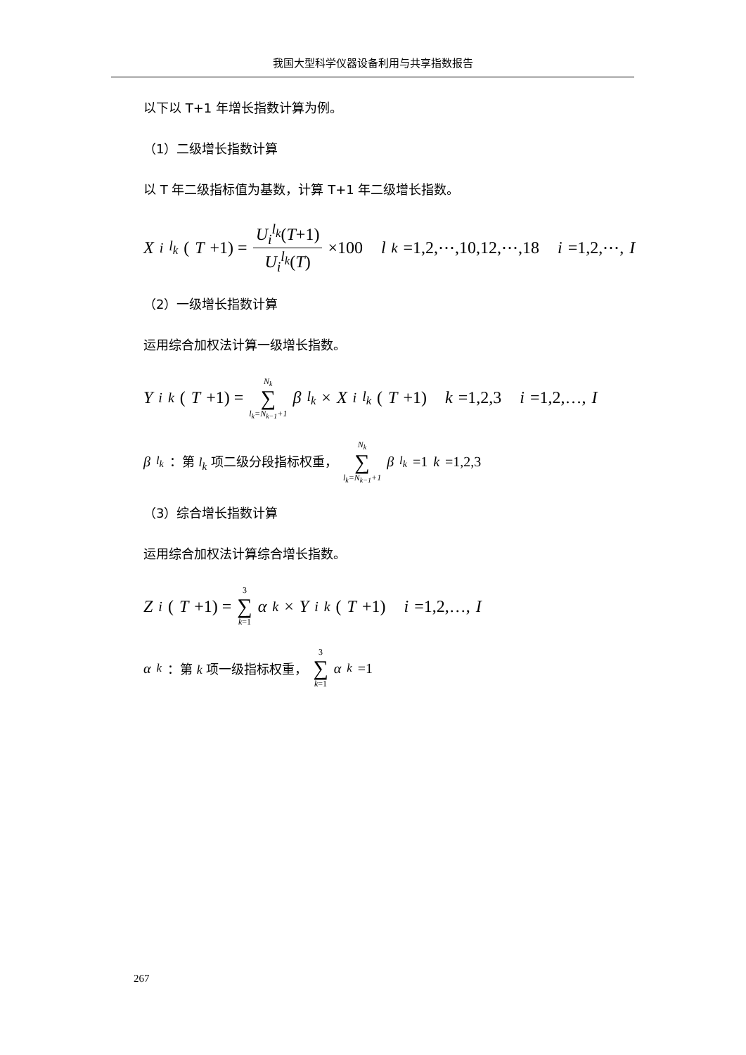我国大型科学仪器设备利用与共享指数报告
以下以 T+1 年增长指数计算为例。
（1）二级增长指数计算
以 T 年二级指标值为基数，计算 T+1 年二级增长指数。
X<sub>i</sub><sup>l<sub>k</sub></sup> (T +1) = U<sub>i</sub><sup>l<sub>k</sub></sup>(T+1) U<sub>i</sub><sup>l<sub>k</sub></sup>(T) ×100 l<sub>k</sub> =1,2,⋯,10,12,⋯,18 i =1,2,⋯, I
（2）一级增长指数计算
运用综合加权法计算一级增长指数。
Y<sub>i</sub><sup>k</sup> (T +1) = N<sub>k</sub> ∑ l<sub>k</sub>=N<sub>k−1</sub>+1 β<sub>l<sub>k</sub></sub> × X<sub>i</sub><sup>l<sub>k</sub></sup> (T +1) k =1,2,3 i =1,2,…, I
β<sub>l<sub>k</sub></sub> ：第 l<sub>k</sub> 项二级分段指标权重， N<sub>k</sub> ∑ l<sub>k</sub>=N<sub>k−1</sub>+1 β<sub>l<sub>k</sub></sub> =1 k =1,2,3
（3）综合增长指数计算
运用综合加权法计算综合增长指数。
Z<sub>i</sub> (T +1) = 3 ∑ k=1 α<sub>k</sub> × Y<sub>i</sub><sup>k</sup> (T +1) i =1,2,…, I
α<sub>k</sub> ：第 k 项一级指标权重， 3 ∑ k=1 α<sub>k</sub> =1
267